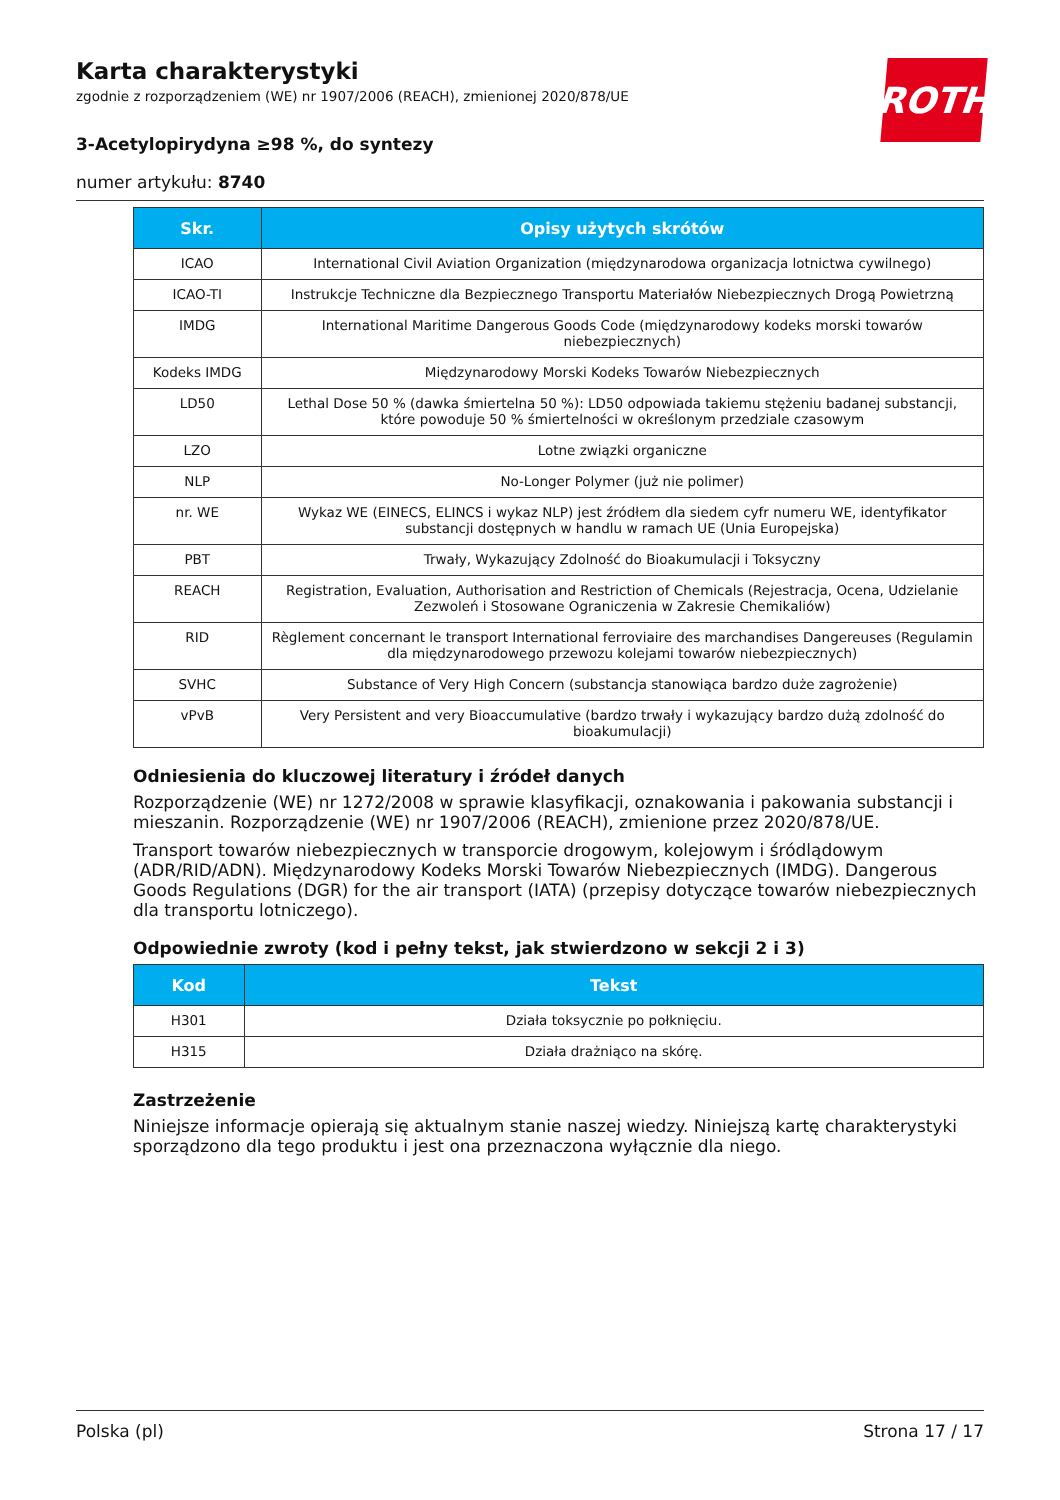ROTH
Karta charakterystyki
zgodnie z rozporządzeniem (WE) nr 1907/2006 (REACH), zmienionej 2020/878/UE
3-Acetylopirydyna ≥98 %, do syntezy
numer artykułu: 8740
| Skr. | Opisy użytych skrótów |
| --- | --- |
| ICAO | International Civil Aviation Organization (międzynarodowa organizacja lotnictwa cywilnego) |
| ICAO-TI | Instrukcje Techniczne dla Bezpiecznego Transportu Materiałów Niebezpiecznych Drogą Powietrzną |
| IMDG | International Maritime Dangerous Goods Code (międzynarodowy kodeks morski towarów niebezpiecznych) |
| Kodeks IMDG | Międzynarodowy Morski Kodeks Towarów Niebezpiecznych |
| LD50 | Lethal Dose 50 % (dawka śmiertelna 50 %): LD50 odpowiada takiemu stężeniu badanej substancji, które powoduje 50 % śmiertelności w określonym przedziale czasowym |
| LZO | Lotne związki organiczne |
| NLP | No-Longer Polymer (już nie polimer) |
| nr. WE | Wykaz WE (EINECS, ELINCS i wykaz NLP) jest źródłem dla siedem cyfr numeru WE, identyfikator substancji dostępnych w handlu w ramach UE (Unia Europejska) |
| PBT | Trwały, Wykazujący Zdolność do Bioakumulacji i Toksyczny |
| REACH | Registration, Evaluation, Authorisation and Restriction of Chemicals (Rejestracja, Ocena, Udzielanie Zezwoleń i Stosowane Ograniczenia w Zakresie Chemikaliów) |
| RID | Règlement concernant le transport International ferroviaire des marchandises Dangereuses (Regulamin dla międzynarodowego przewozu kolejami towarów niebezpiecznych) |
| SVHC | Substance of Very High Concern (substancja stanowiąca bardzo duże zagrożenie) |
| vPvB | Very Persistent and very Bioaccumulative (bardzo trwały i wykazujący bardzo dużą zdolność do bioakumulacji) |
Odniesienia do kluczowej literatury i źródeł danych
Rozporządzenie (WE) nr 1272/2008 w sprawie klasyfikacji, oznakowania i pakowania substancji i mieszanin. Rozporządzenie (WE) nr 1907/2006 (REACH), zmienione przez 2020/878/UE.
Transport towarów niebezpiecznych w transporcie drogowym, kolejowym i śródlądowym (ADR/RID/ADN). Międzynarodowy Kodeks Morski Towarów Niebezpiecznych (IMDG). Dangerous Goods Regulations (DGR) for the air transport (IATA) (przepisy dotyczące towarów niebezpiecznych dla transportu lotniczego).
Odpowiednie zwroty (kod i pełny tekst, jak stwierdzono w sekcji 2 i 3)
| Kod | Tekst |
| --- | --- |
| H301 | Działa toksycznie po połknięciu. |
| H315 | Działa drażniąco na skórę. |
Zastrzeżenie
Niniejsze informacje opierają się aktualnym stanie naszej wiedzy. Niniejszą kartę charakterystyki sporządzono dla tego produktu i jest ona przeznaczona wyłącznie dla niego.
Polska (pl) Strona 17 / 17